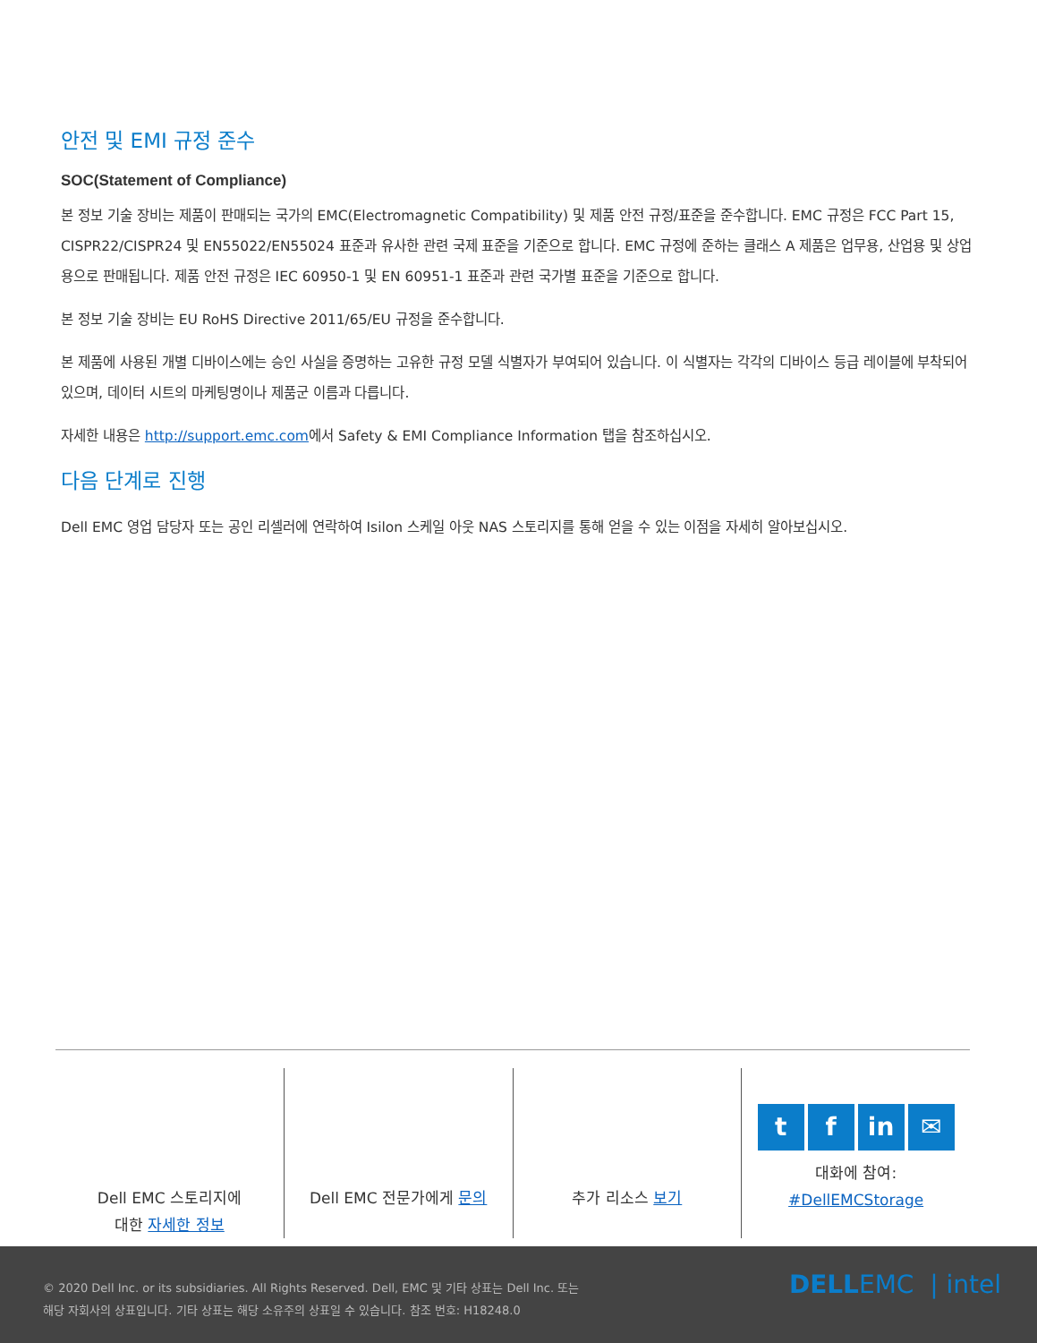안전 및 EMI 규정 준수
SOC(Statement of Compliance)
본 정보 기술 장비는 제품이 판매되는 국가의 EMC(Electromagnetic Compatibility) 및 제품 안전 규정/표준을 준수합니다. EMC 규정은 FCC Part 15, CISPR22/CISPR24 및 EN55022/EN55024 표준과 유사한 관련 국제 표준을 기준으로 합니다. EMC 규정에 준하는 클래스 A 제품은 업무용, 산업용 및 상업용으로 판매됩니다. 제품 안전 규정은 IEC 60950-1 및 EN 60951-1 표준과 관련 국가별 표준을 기준으로 합니다.
본 정보 기술 장비는 EU RoHS Directive 2011/65/EU 규정을 준수합니다.
본 제품에 사용된 개별 디바이스에는 승인 사실을 증명하는 고유한 규정 모델 식별자가 부여되어 있습니다. 이 식별자는 각각의 디바이스 등급 레이블에 부착되어 있으며, 데이터 시트의 마케팅명이나 제품군 이름과 다릅니다.
자세한 내용은 http://support.emc.com에서 Safety & EMI Compliance Information 탭을 참조하십시오.
다음 단계로 진행
Dell EMC 영업 담당자 또는 공인 리셀러에 연락하여 Isilon 스케일 아웃 NAS 스토리지를 통해 얻을 수 있는 이점을 자세히 알아보십시오.
Dell EMC 스토리지에
대한 자세한 정보
Dell EMC 전문가에게 문의 추가 리소스 보기
tf in ✉
대화에 참여:
#DellEMCStorage
© 2020 Dell Inc. or its subsidiaries. All Rights Reserved. Dell, EMC 및 기타 상표는 Dell Inc. 또는
해당 자회사의 상표입니다. 기타 상표는 해당 소유주의 상표일 수 있습니다. 참조 번호: H18248.0
DELLEMC | intel